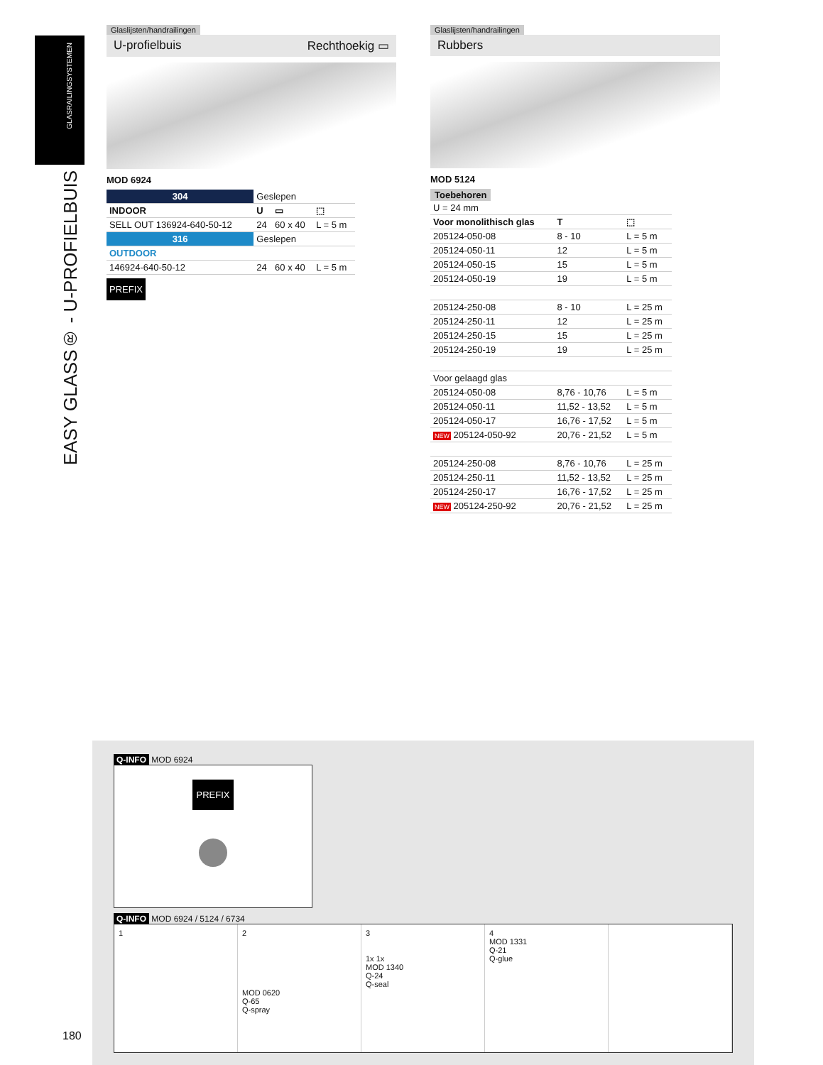GLASRAILINGSYSTEMEN
EASY GLASS® - U-PROFIELBUIS
Glaslijsten/handrailingen
U-profielbuis Rechthoekig ▭
MOD 6924
| 304 | Geslepen | | |
| INDOOR | U | ▭ | ⬚ |
| SELL OUT 136924-640-50-12 | 24 | 60 x 40 | L = 5 m |
| 316 | Geslepen | | |
| OUTDOOR | | | |
| 146924-640-50-12 | 24 | 60 x 40 | L = 5 m |
PREFIX
Glaslijsten/handrailingen
Rubbers
MOD 5124
Toebehoren
| U = 24 mm | | |
| Voor monolithisch glas | T | ⬚ |
| 205124-050-08 | 8 - 10 | L = 5 m |
| 205124-050-11 | 12 | L = 5 m |
| 205124-050-15 | 15 | L = 5 m |
| 205124-050-19 | 19 | L = 5 m |
| 205124-250-08 | 8 - 10 | L = 25 m |
| 205124-250-11 | 12 | L = 25 m |
| 205124-250-15 | 15 | L = 25 m |
| 205124-250-19 | 19 | L = 25 m |
| Voor gelaagd glas | | |
| 205124-050-08 | 8,76 - 10,76 | L = 5 m |
| 205124-050-11 | 11,52 - 13,52 | L = 5 m |
| 205124-050-17 | 16,76 - 17,52 | L = 5 m |
| NEW 205124-050-92 | 20,76 - 21,52 | L = 5 m |
| 205124-250-08 | 8,76 - 10,76 | L = 25 m |
| 205124-250-11 | 11,52 - 13,52 | L = 25 m |
| 205124-250-17 | 16,76 - 17,52 | L = 25 m |
| NEW 205124-250-92 | 20,76 - 21,52 | L = 25 m |
Q-INFO MOD 6924
PREFIX
Q-INFO MOD 6924 / 5124 / 6734
1 2
MOD 0620
Q-65
Q-spray
3
1x 1x
MOD 1340
Q-24
Q-seal
4
MOD 1331
Q-21
Q-glue
180